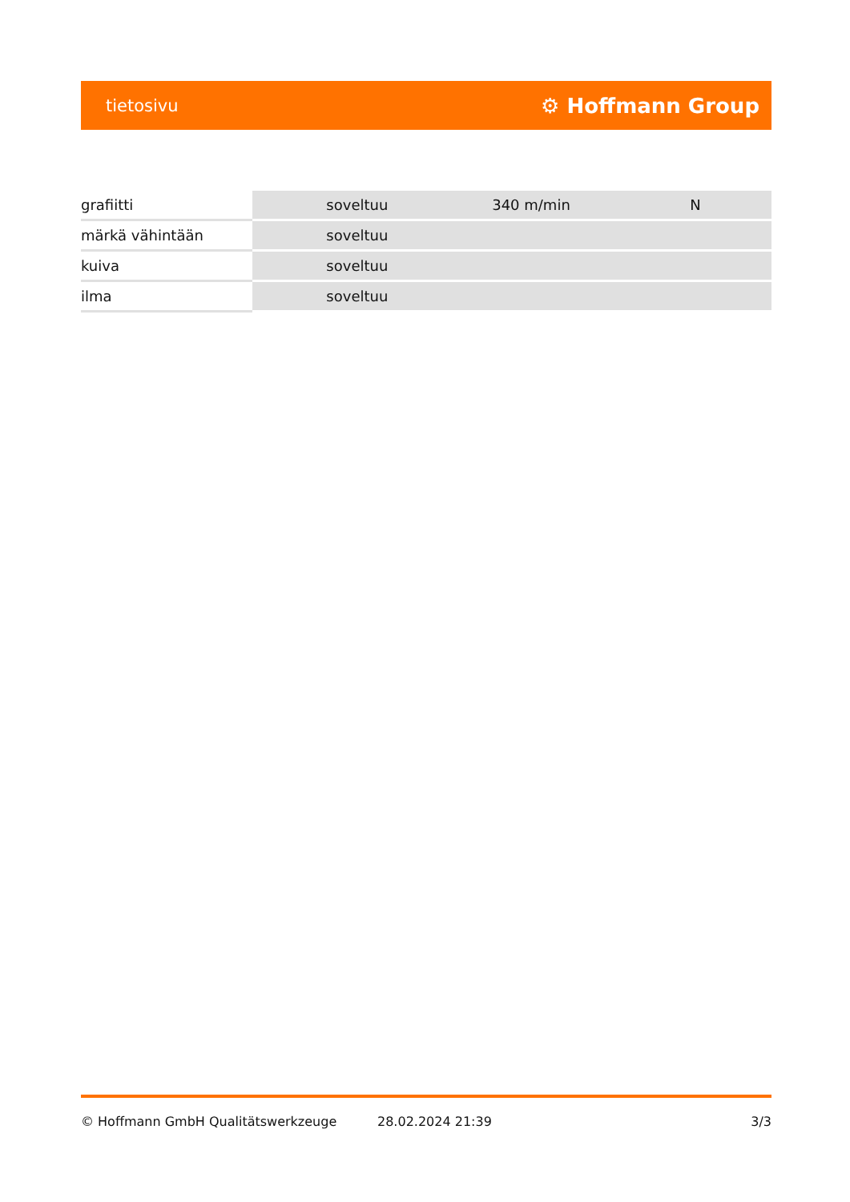tietosivu ⚙ Hoffmann Group
| grafiitti | soveltuu | 340 m/min | N |
| märkä vähintään | soveltuu | | |
| kuiva | soveltuu | | |
| ilma | soveltuu | | |
© Hoffmann GmbH Qualitätswerkzeuge 28.02.2024 21:39 3/3